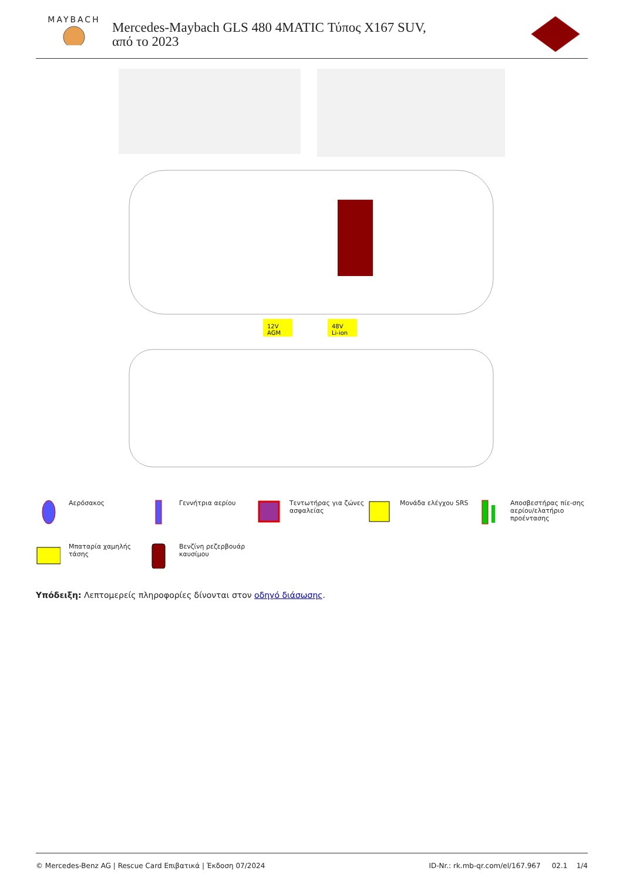MAYBACH
Mercedes-Maybach GLS 480 4MATIC Τύπος X167 SUV, από το 2023
12V
AGM
48V
Li-ion
Αερόσακος
Γεννήτρια αερίου
Τεντωτήρας για ζώνες ασφαλείας
Μονάδα ελέγχου SRS
Αποσβεστήρας πίε-σης αερίου/ελατήριο προέντασης
Μπαταρία χαμηλής τάσης
Βενζίνη ρεζερβουάρ καυσίμου
Υπόδειξη: Λεπτομερείς πληροφορίες δίνονται στον οδηγό διάσωσης.
© Mercedes-Benz AG | Rescue Card Επιβατικά | Έκδοση 07/2024 ID-Nr.: rk.mb-qr.com/el/167.967 02.1 1/4